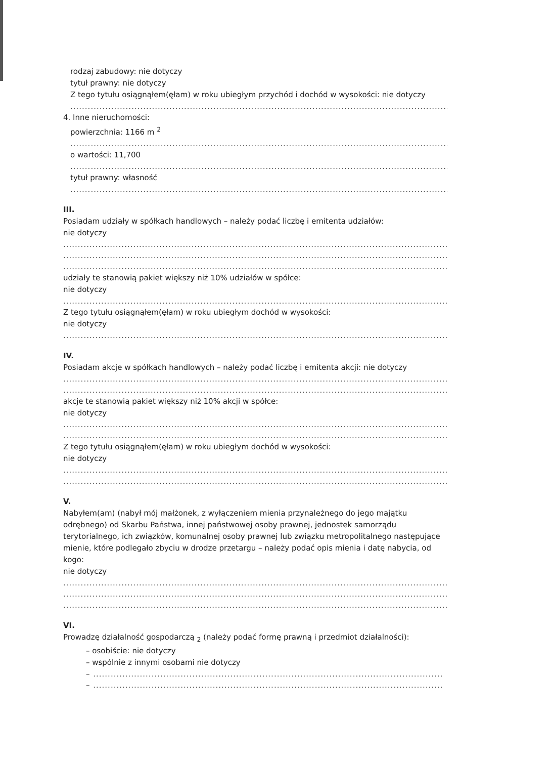rodzaj zabudowy: nie dotyczy
tytuł prawny: nie dotyczy
Z tego tytułu osiągnąłem(ęłam) w roku ubiegłym przychód i dochód w wysokości: nie dotyczy
........................................................................................................................................................
4. Inne nieruchomości:
powierzchnia: 1166 m <sup>2</sup>
........................................................................................................................................................
o wartości: 11,700
........................................................................................................................................................
tytuł prawny: własność
........................................................................................................................................................
III.
Posiadam udziały w spółkach handlowych – należy podać liczbę i emitenta udziałów:
nie dotyczy
........................................................................................................................................................
........................................................................................................................................................
........................................................................................................................................................
udziały te stanowią pakiet większy niż 10% udziałów w spółce:
nie dotyczy
........................................................................................................................................................
Z tego tytułu osiągnąłem(ęłam) w roku ubiegłym dochód w wysokości:
nie dotyczy
........................................................................................................................................................
IV.
Posiadam akcje w spółkach handlowych – należy podać liczbę i emitenta akcji: nie dotyczy
........................................................................................................................................................
........................................................................................................................................................
akcje te stanowią pakiet większy niż 10% akcji w spółce:
nie dotyczy
........................................................................................................................................................
........................................................................................................................................................
Z tego tytułu osiągnąłem(ęłam) w roku ubiegłym dochód w wysokości:
nie dotyczy
........................................................................................................................................................
........................................................................................................................................................
V.
Nabyłem(am) (nabył mój małżonek, z wyłączeniem mienia przynależnego do jego majątku odrębnego) od Skarbu Państwa, innej państwowej osoby prawnej, jednostek samorządu terytorialnego, ich związków, komunalnej osoby prawnej lub związku metropolitalnego następujące mienie, które podlegało zbyciu w drodze przetargu – należy podać opis mienia i datę nabycia, od kogo:
nie dotyczy
........................................................................................................................................................
........................................................................................................................................................
........................................................................................................................................................
VI.
Prowadzę działalność gospodarczą <sub>2</sub> (należy podać formę prawną i przedmiot działalności):
– osobiście: nie dotyczy
– wspólnie z innymi osobami nie dotyczy
– ........................................................................................................................
– ........................................................................................................................